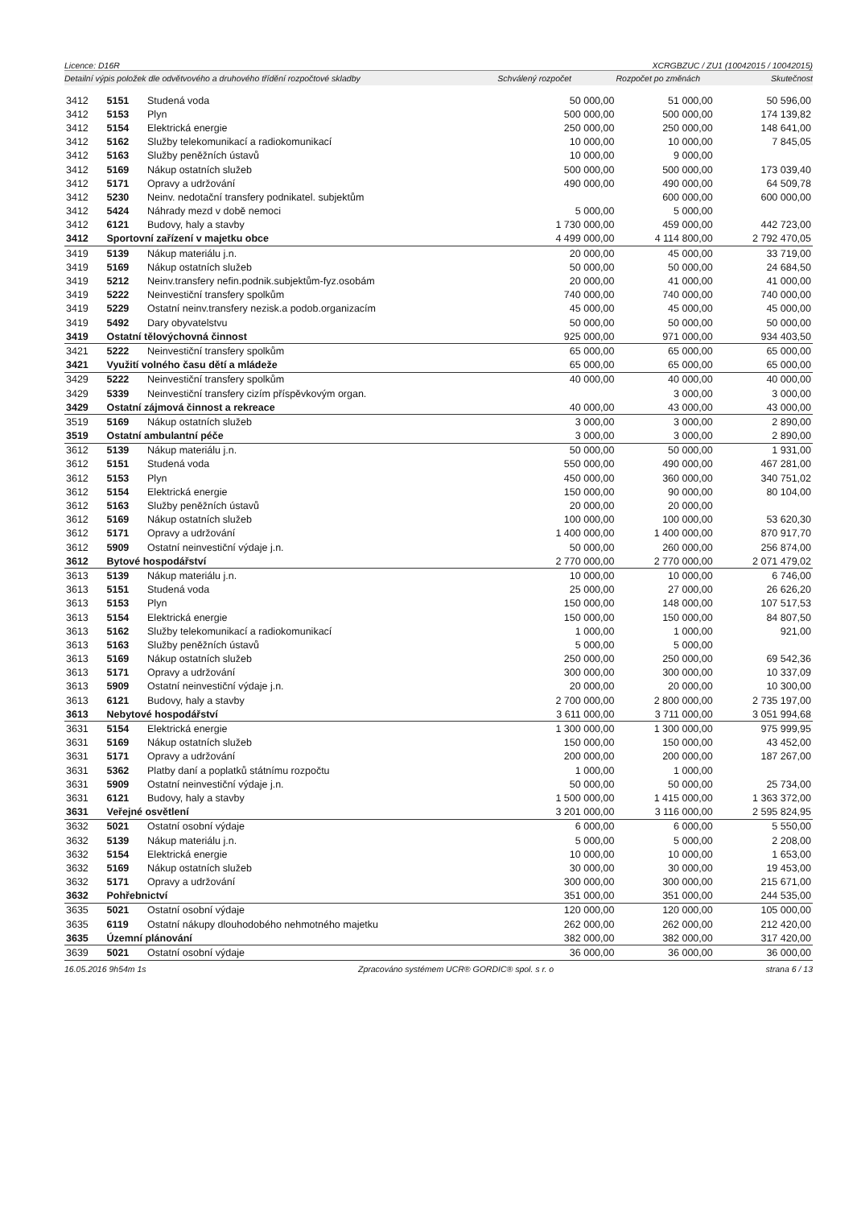Licence: D16R XCRGBZUC / ZU1 (10042015 / 10042015)
Detailní výpis položek dle odvětvového a druhového třídění rozpočtové skladby Schválený rozpočet Rozpočet po změnách Skutečnost
| 3412 | 5151 | Studená voda | 50 000,00 | 51 000,00 | 50 596,00 |
| 3412 | 5153 | Plyn | 500 000,00 | 500 000,00 | 174 139,82 |
| 3412 | 5154 | Elektrická energie | 250 000,00 | 250 000,00 | 148 641,00 |
| 3412 | 5162 | Služby telekomunikací a radiokomunikací | 10 000,00 | 10 000,00 | 7 845,05 |
| 3412 | 5163 | Služby peněžních ústavů | 10 000,00 | 9 000,00 | |
| 3412 | 5169 | Nákup ostatních služeb | 500 000,00 | 500 000,00 | 173 039,40 |
| 3412 | 5171 | Opravy a udržování | 490 000,00 | 490 000,00 | 64 509,78 |
| 3412 | 5230 | Neinv. nedotační transfery podnikatel. subjektům | | 600 000,00 | 600 000,00 |
| 3412 | 5424 | Náhrady mezd v době nemoci | 5 000,00 | 5 000,00 | |
| 3412 | 6121 | Budovy, haly a stavby | 1 730 000,00 | 459 000,00 | 442 723,00 |
| 3412 | Sportovní zařízení v majetku obce | | 4 499 000,00 | 4 114 800,00 | 2 792 470,05 |
| 3419 | 5139 | Nákup materiálu j.n. | 20 000,00 | 45 000,00 | 33 719,00 |
| 3419 | 5169 | Nákup ostatních služeb | 50 000,00 | 50 000,00 | 24 684,50 |
| 3419 | 5212 | Neinv.transfery nefin.podnik.subjektům-fyz.osobám | 20 000,00 | 41 000,00 | 41 000,00 |
| 3419 | 5222 | Neinvestiční transfery spolkům | 740 000,00 | 740 000,00 | 740 000,00 |
| 3419 | 5229 | Ostatní neinv.transfery nezisk.a podob.organizacím | 45 000,00 | 45 000,00 | 45 000,00 |
| 3419 | 5492 | Dary obyvatelstvu | 50 000,00 | 50 000,00 | 50 000,00 |
| 3419 | Ostatní tělovýchovná činnost | | 925 000,00 | 971 000,00 | 934 403,50 |
| 3421 | 5222 | Neinvestiční transfery spolkům | 65 000,00 | 65 000,00 | 65 000,00 |
| 3421 | Využití volného času dětí a mládeže | | 65 000,00 | 65 000,00 | 65 000,00 |
| 3429 | 5222 | Neinvestiční transfery spolkům | 40 000,00 | 40 000,00 | 40 000,00 |
| 3429 | 5339 | Neinvestiční transfery cizím příspěvkovým organ. | | 3 000,00 | 3 000,00 |
| 3429 | Ostatní zájmová činnost a rekreace | | 40 000,00 | 43 000,00 | 43 000,00 |
| 3519 | 5169 | Nákup ostatních služeb | 3 000,00 | 3 000,00 | 2 890,00 |
| 3519 | Ostatní ambulantní péče | | 3 000,00 | 3 000,00 | 2 890,00 |
| 3612 | 5139 | Nákup materiálu j.n. | 50 000,00 | 50 000,00 | 1 931,00 |
| 3612 | 5151 | Studená voda | 550 000,00 | 490 000,00 | 467 281,00 |
| 3612 | 5153 | Plyn | 450 000,00 | 360 000,00 | 340 751,02 |
| 3612 | 5154 | Elektrická energie | 150 000,00 | 90 000,00 | 80 104,00 |
| 3612 | 5163 | Služby peněžních ústavů | 20 000,00 | 20 000,00 | |
| 3612 | 5169 | Nákup ostatních služeb | 100 000,00 | 100 000,00 | 53 620,30 |
| 3612 | 5171 | Opravy a udržování | 1 400 000,00 | 1 400 000,00 | 870 917,70 |
| 3612 | 5909 | Ostatní neinvestiční výdaje j.n. | 50 000,00 | 260 000,00 | 256 874,00 |
| 3612 | Bytové hospodářství | | 2 770 000,00 | 2 770 000,00 | 2 071 479,02 |
| 3613 | 5139 | Nákup materiálu j.n. | 10 000,00 | 10 000,00 | 6 746,00 |
| 3613 | 5151 | Studená voda | 25 000,00 | 27 000,00 | 26 626,20 |
| 3613 | 5153 | Plyn | 150 000,00 | 148 000,00 | 107 517,53 |
| 3613 | 5154 | Elektrická energie | 150 000,00 | 150 000,00 | 84 807,50 |
| 3613 | 5162 | Služby telekomunikací a radiokomunikací | 1 000,00 | 1 000,00 | 921,00 |
| 3613 | 5163 | Služby peněžních ústavů | 5 000,00 | 5 000,00 | |
| 3613 | 5169 | Nákup ostatních služeb | 250 000,00 | 250 000,00 | 69 542,36 |
| 3613 | 5171 | Opravy a udržování | 300 000,00 | 300 000,00 | 10 337,09 |
| 3613 | 5909 | Ostatní neinvestiční výdaje j.n. | 20 000,00 | 20 000,00 | 10 300,00 |
| 3613 | 6121 | Budovy, haly a stavby | 2 700 000,00 | 2 800 000,00 | 2 735 197,00 |
| 3613 | Nebytové hospodářství | | 3 611 000,00 | 3 711 000,00 | 3 051 994,68 |
| 3631 | 5154 | Elektrická energie | 1 300 000,00 | 1 300 000,00 | 975 999,95 |
| 3631 | 5169 | Nákup ostatních služeb | 150 000,00 | 150 000,00 | 43 452,00 |
| 3631 | 5171 | Opravy a udržování | 200 000,00 | 200 000,00 | 187 267,00 |
| 3631 | 5362 | Platby daní a poplatků státnímu rozpočtu | 1 000,00 | 1 000,00 | |
| 3631 | 5909 | Ostatní neinvestiční výdaje j.n. | 50 000,00 | 50 000,00 | 25 734,00 |
| 3631 | 6121 | Budovy, haly a stavby | 1 500 000,00 | 1 415 000,00 | 1 363 372,00 |
| 3631 | Veřejné osvětlení | | 3 201 000,00 | 3 116 000,00 | 2 595 824,95 |
| 3632 | 5021 | Ostatní osobní výdaje | 6 000,00 | 6 000,00 | 5 550,00 |
| 3632 | 5139 | Nákup materiálu j.n. | 5 000,00 | 5 000,00 | 2 208,00 |
| 3632 | 5154 | Elektrická energie | 10 000,00 | 10 000,00 | 1 653,00 |
| 3632 | 5169 | Nákup ostatních služeb | 30 000,00 | 30 000,00 | 19 453,00 |
| 3632 | 5171 | Opravy a udržování | 300 000,00 | 300 000,00 | 215 671,00 |
| 3632 | Pohřebnictví | | 351 000,00 | 351 000,00 | 244 535,00 |
| 3635 | 5021 | Ostatní osobní výdaje | 120 000,00 | 120 000,00 | 105 000,00 |
| 3635 | 6119 | Ostatní nákupy dlouhodobého nehmotného majetku | 262 000,00 | 262 000,00 | 212 420,00 |
| 3635 | Územní plánování | | 382 000,00 | 382 000,00 | 317 420,00 |
| 3639 | 5021 | Ostatní osobní výdaje | 36 000,00 | 36 000,00 | 36 000,00 |
16.05.2016 9h54m 1s Zpracováno systémem UCR® GORDIC® spol. s r. o strana 6 / 13